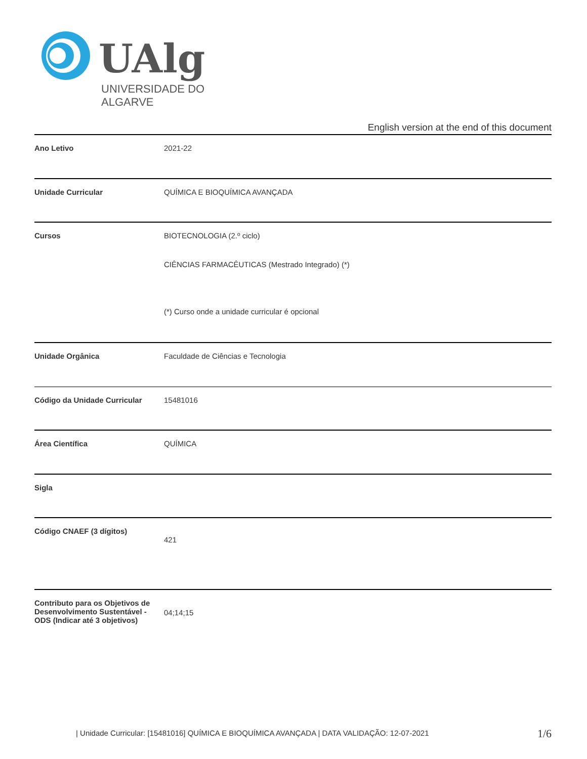UAlg
UNIVERSIDADE DO ALGARVE
English version at the end of this document
| Ano Letivo | 2021-22 |
| Unidade Curricular | QUÍMICA E BIOQUÍMICA AVANÇADA |
| Cursos | BIOTECNOLOGIA (2.º ciclo) CIÊNCIAS FARMACÊUTICAS (Mestrado Integrado) (*) (*) Curso onde a unidade curricular é opcional |
| Unidade Orgânica | Faculdade de Ciências e Tecnologia |
| Código da Unidade Curricular | 15481016 |
| Área Científica | QUÍMICA |
| Sigla | |
| Código CNAEF (3 dígitos) | 421 |
| Contributo para os Objetivos de Desenvolvimento Sustentável - ODS (Indicar até 3 objetivos) | 04;14;15 |
| Unidade Curricular: [15481016] QUÍMICA E BIOQUÍMICA AVANÇADA | DATA VALIDAÇÃO: 12-07-2021
1/6